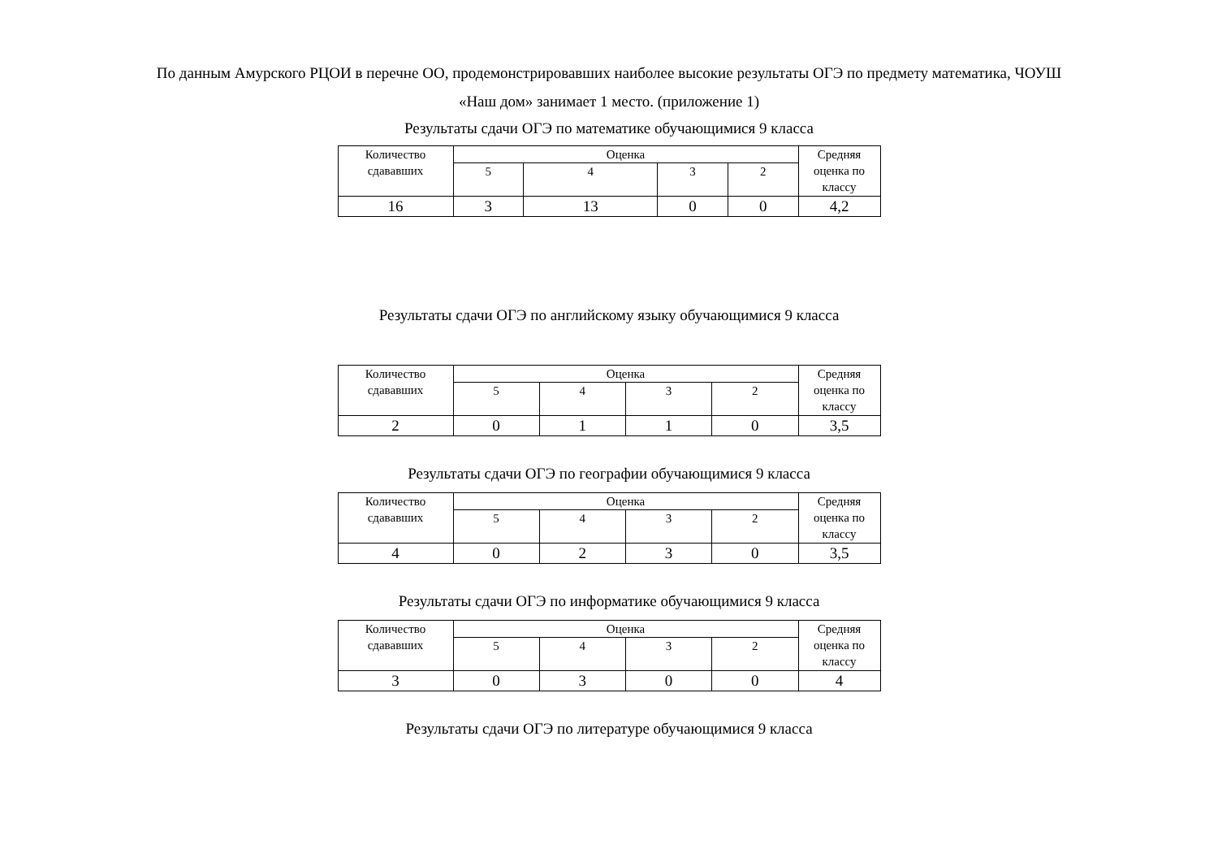По данным Амурского РЦОИ в перечне ОО, продемонстрировавших наиболее высокие результаты ОГЭ по предмету математика, ЧОУШ
«Наш дом» занимает 1 место. (приложение 1)
Результаты сдачи ОГЭ по математике обучающимися 9 класса
| Количество сдававших | Оценка | | | | Средняя оценка по классу |
| | 5 | 4 | 3 | 2 | |
| 16 | 3 | 13 | 0 | 0 | 4,2 |
Результаты сдачи ОГЭ по английскому языку обучающимися 9 класса
| Количество сдававших | Оценка | | | | Средняя оценка по классу |
| | 5 | 4 | 3 | 2 | |
| 2 | 0 | 1 | 1 | 0 | 3,5 |
Результаты сдачи ОГЭ по географии обучающимися 9 класса
| Количество сдававших | Оценка | | | | Средняя оценка по классу |
| | 5 | 4 | 3 | 2 | |
| 4 | 0 | 2 | 3 | 0 | 3,5 |
Результаты сдачи ОГЭ по информатике обучающимися 9 класса
| Количество сдававших | Оценка | | | | Средняя оценка по классу |
| | 5 | 4 | 3 | 2 | |
| 3 | 0 | 3 | 0 | 0 | 4 |
Результаты сдачи ОГЭ по литературе обучающимися 9 класса